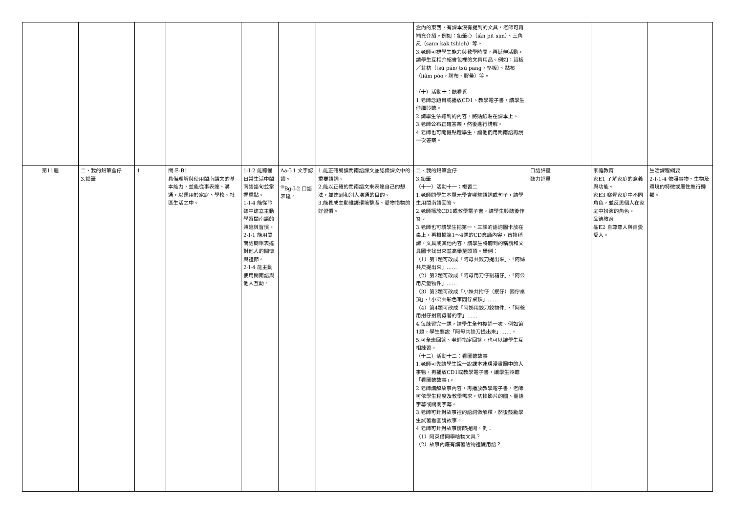| | | | | | | | 盒內的東西，有課本沒有提到的文具，老師可再補充介紹。例如：鉛筆心（iân pit sim）、三角尺（sann kak tshioh）等。 3.老師可視學生能力與教學時間，再延伸活動，請學生互相介紹書包裡的文具用品。例如：苴板／苴枋（tsū pán/ tsū pang，墊板）、黏布（liâm pòo，膠布、膠帶）等。 （十）活動十：聽看覓 1.老師念題目或播放CD1、教學電子書，請學生仔細聆聽。 2.請學生依聽到的內容，將貼紙貼在課本上。 3.老師公布正確答案，然後進行講解。 4.老師也可隨機點選學生，讓他們用閩南語再說一次答案。 | | | |
| 第11週 | 二、我的鉛筆盒仔 3.鉛筆 | 1 | 閩-E-B1 具備理解與使用閩南語文的基本能力，並能從事表達、溝通，以運用於家庭、學校、社區生活之中。 | 1-Ⅰ-2 能聽懂日常生活中閩南語語句並掌握重點。 1-Ⅰ-4 能從聆聽中建立主動學習閩南語的興趣與習慣。 2-Ⅰ-1 能用閩南語簡單表達對他人的關懷與禮節。 2-Ⅰ-4 能主動使用閩南語與他人互動。 | Aa-Ⅰ-1 文字認讀。 <sup>◎</sup>Bg-Ⅰ-2 口語表達。 | 1.能正確朗讀閩南語課文並認識課文中的重要語詞。 2.能以正確的閩南語文來表達自己的想法，並達到和別人溝通的目的。 3.能養成主動維護環境整潔、愛物惜物的好習慣。 | 二、我的鉛筆盒仔 3.鉛筆 （十一）活動十一：複習二 1.老師問學生本單元學會哪些語詞或句子，請學生用閩南語回答。 2.老師播放CD1或教學電子書，請學生聆聽後作答。 3.老師也可請學生把第一、三課的語詞圖卡放在桌上，再根據第1～4題的CD念誦內容，替換稱謂、文具或其他內容，請學生將聽到的稱謂和文具圖卡找出來並高舉至頭頂。舉例： （1）第1題可改成「阿母共鉸刀提出來」、「阿姊共尺提出來」…… （2）第2題可改成「阿母用刀仔割箱仔」、「阿公用尺量物件」…… （3）第3題可改成「小妹共拊仔（抿仔）囥佇桌頂」、「小弟共彩色筆囥佇桌頂」…… （4）第4題可改成「阿姊用鉸刀鉸物件」、「阿爸用拊仔拊寫毋著的字」…… 4.每練習完一題，請學生全句複誦一次。例如第1題，學生要說「阿母共鉸刀提出來」……。 5.可全班回答、老師指定回答，也可以讓學生互相練習。 （十二）活動十二：看圖聽故事 1.老師可先請學生說一說課本連環漫畫圖中的人事物，再播放CD1或教學電子書，讓學生聆聽「看圖聽故事」。 2.老師講解故事內容，再播放教學電子書，老師可依學生程度及教學需求，切換影片的國、臺語字幕或關閉字幕。 3.老師可針對故事裡的語詞做解釋，然後鼓勵學生試著看圖說故事。 4.老師可針對故事情節提問，例： （1）阿英借同學啥物文具？ （2）故事內底有講著啥物禮貌用語？ | 口語評量 聽力評量 | 家庭教育 家E1 了解家庭的意義與功能。 家E3 察覺家庭中不同角色，並反思個人在家庭中扮演的角色。 品德教育 品E2 自尊尊人與自愛愛人。 | 生活課程綱要 2-Ⅰ-1-4 依照事物、生物及環境的特徵或屬性進行歸類。 |